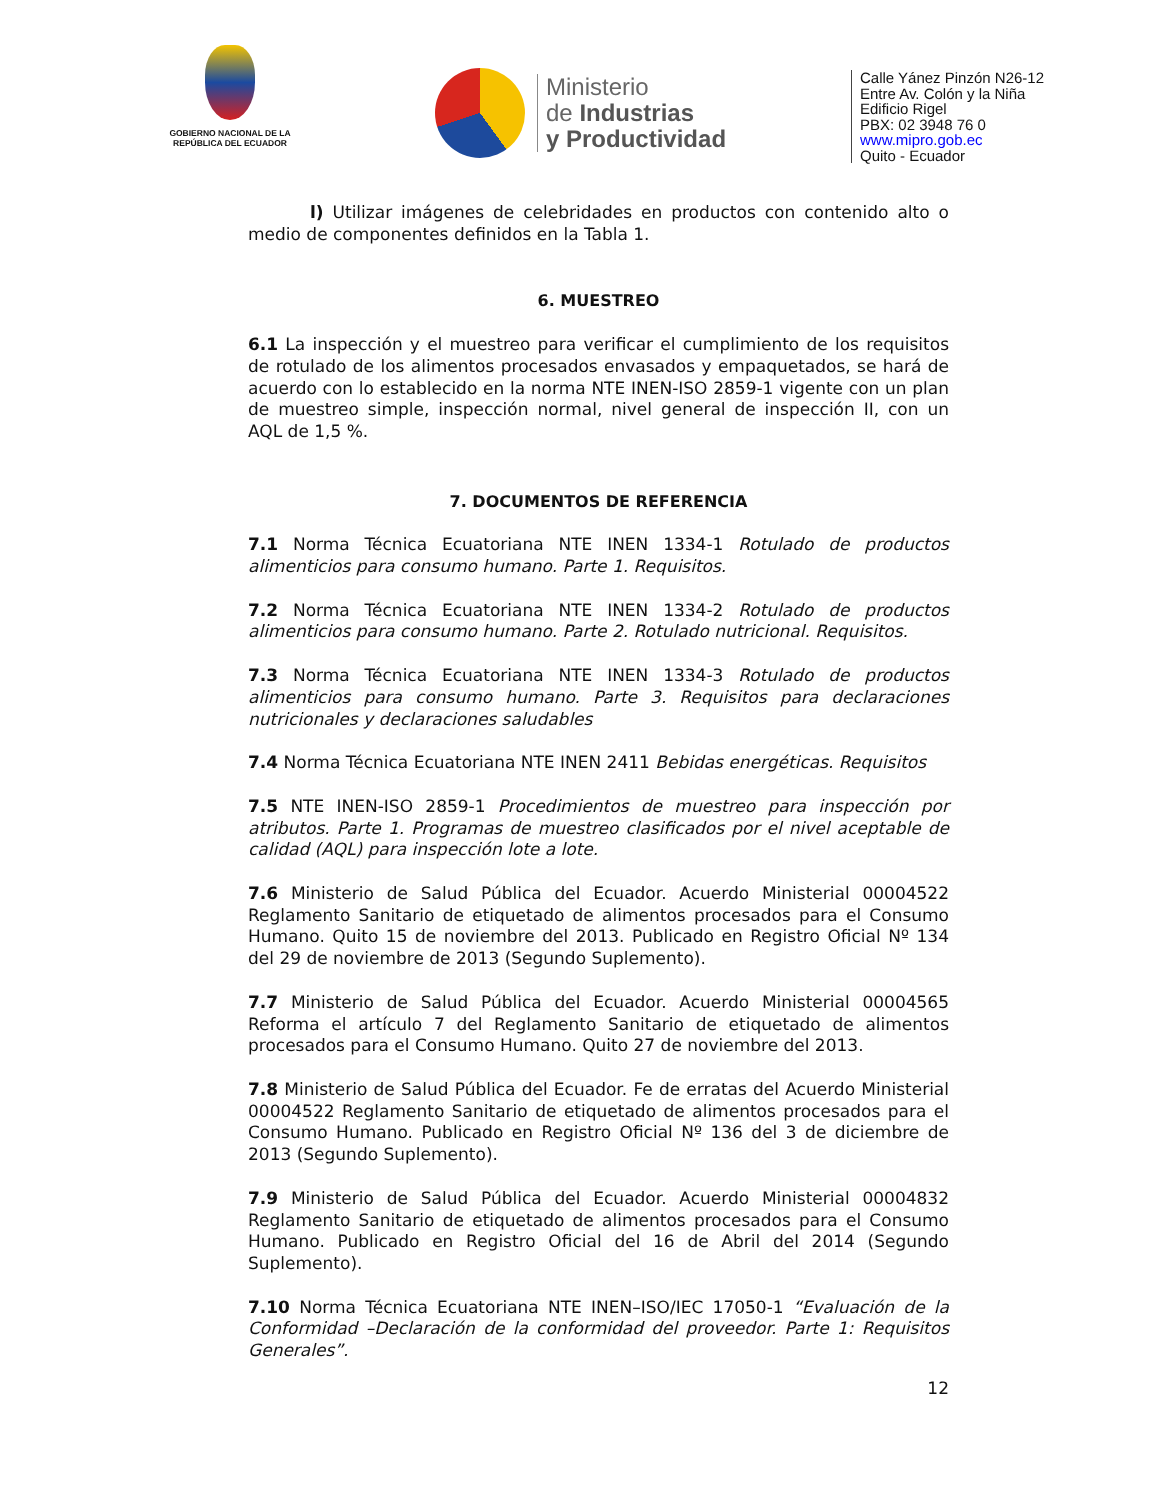GOBIERNO NACIONAL DE LA
REPÚBLICA DEL ECUADOR
Ministerio
de Industrias
y Productividad
Calle Yánez Pinzón N26-12
Entre Av. Colón y la Niña
Edificio Rigel
PBX: 02 3948 76 0
www.mipro.gob.ec
Quito - Ecuador
l) Utilizar imágenes de celebridades en productos con contenido alto o medio de componentes definidos en la Tabla 1.
6. MUESTREO
6.1 La inspección y el muestreo para verificar el cumplimiento de los requisitos de rotulado de los alimentos procesados envasados y empaquetados, se hará de acuerdo con lo establecido en la norma NTE INEN-ISO 2859-1 vigente con un plan de muestreo simple, inspección normal, nivel general de inspección II, con un AQL de 1,5 %.
7. DOCUMENTOS DE REFERENCIA
7.1 Norma Técnica Ecuatoriana NTE INEN 1334-1 Rotulado de productos alimenticios para consumo humano. Parte 1. Requisitos.
7.2 Norma Técnica Ecuatoriana NTE INEN 1334-2 Rotulado de productos alimenticios para consumo humano. Parte 2. Rotulado nutricional. Requisitos.
7.3 Norma Técnica Ecuatoriana NTE INEN 1334-3 Rotulado de productos alimenticios para consumo humano. Parte 3. Requisitos para declaraciones nutricionales y declaraciones saludables
7.4 Norma Técnica Ecuatoriana NTE INEN 2411 Bebidas energéticas. Requisitos
7.5 NTE INEN-ISO 2859-1 Procedimientos de muestreo para inspección por atributos. Parte 1. Programas de muestreo clasificados por el nivel aceptable de calidad (AQL) para inspección lote a lote.
7.6 Ministerio de Salud Pública del Ecuador. Acuerdo Ministerial 00004522 Reglamento Sanitario de etiquetado de alimentos procesados para el Consumo Humano. Quito 15 de noviembre del 2013. Publicado en Registro Oficial Nº 134 del 29 de noviembre de 2013 (Segundo Suplemento).
7.7 Ministerio de Salud Pública del Ecuador. Acuerdo Ministerial 00004565 Reforma el artículo 7 del Reglamento Sanitario de etiquetado de alimentos procesados para el Consumo Humano. Quito 27 de noviembre del 2013.
7.8 Ministerio de Salud Pública del Ecuador. Fe de erratas del Acuerdo Ministerial 00004522 Reglamento Sanitario de etiquetado de alimentos procesados para el Consumo Humano. Publicado en Registro Oficial Nº 136 del 3 de diciembre de 2013 (Segundo Suplemento).
7.9 Ministerio de Salud Pública del Ecuador. Acuerdo Ministerial 00004832 Reglamento Sanitario de etiquetado de alimentos procesados para el Consumo Humano. Publicado en Registro Oficial del 16 de Abril del 2014 (Segundo Suplemento).
7.10 Norma Técnica Ecuatoriana NTE INEN–ISO/IEC 17050-1 “Evaluación de la Conformidad –Declaración de la conformidad del proveedor. Parte 1: Requisitos Generales”.
12